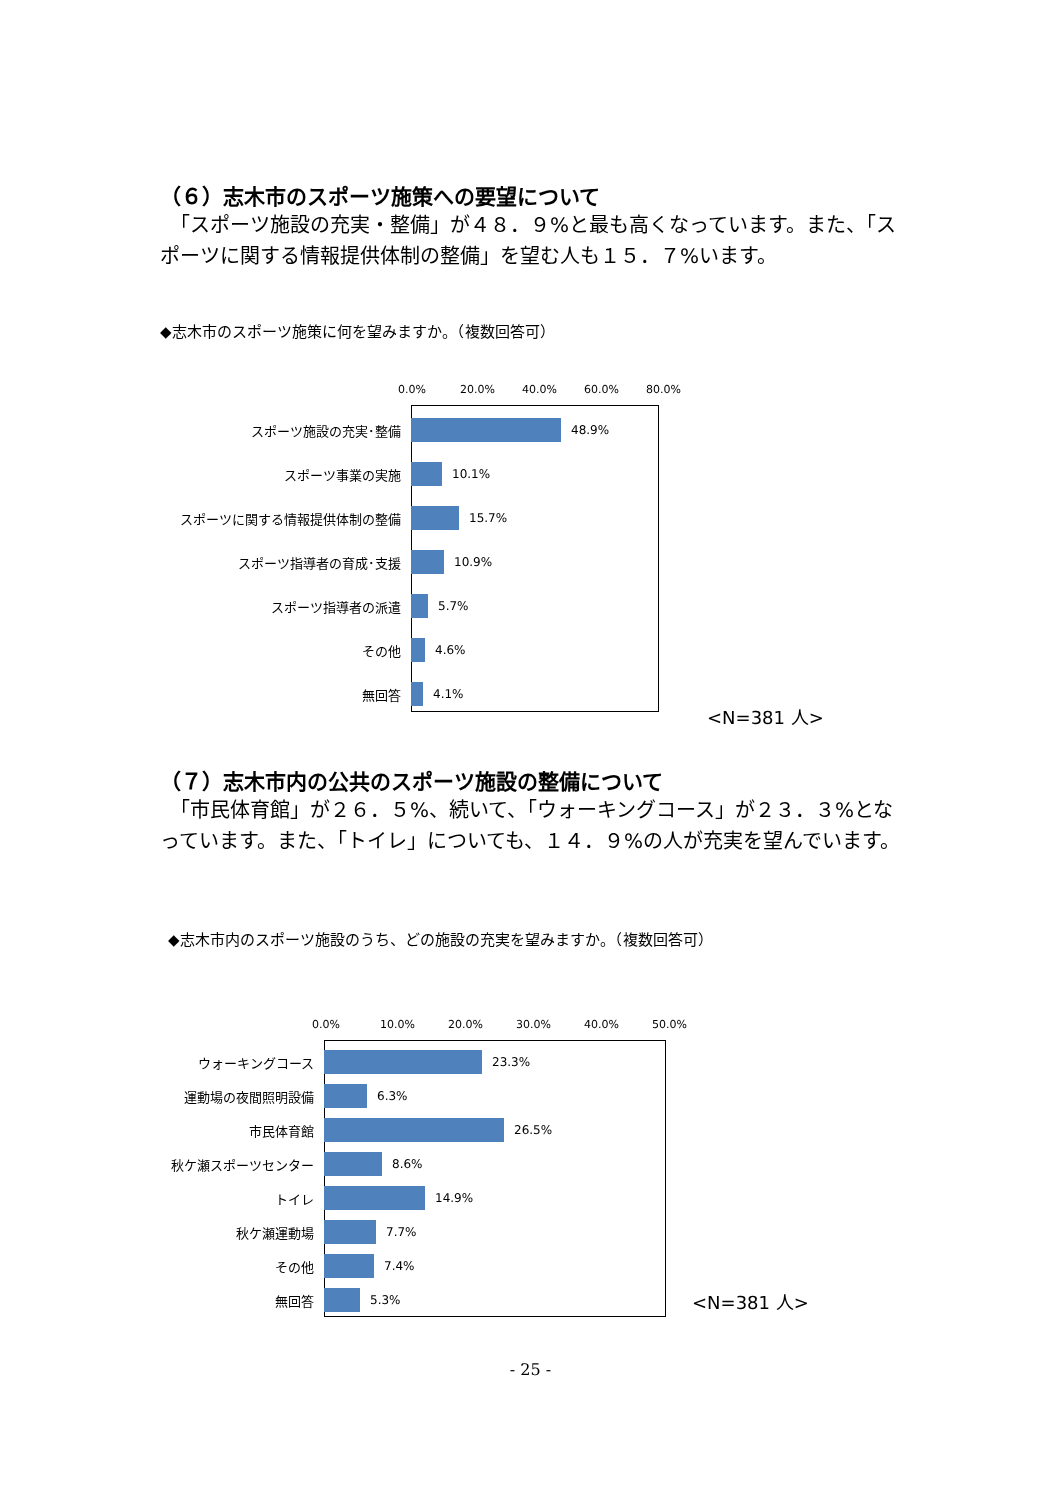（６）志木市のスポーツ施策への要望について
　「スポーツ施設の充実・整備」が４８．９%と最も高くなっています。また、「スポーツに関する情報提供体制の整備」を望む人も１５．７%います。
◆志木市のスポーツ施策に何を望みますか。（複数回答可）
0.0% 20.0% 40.0% 60.0% 80.0%
スポーツ施設の充実･整備 48.9%
スポーツ事業の実施 10.1%
スポーツに関する情報提供体制の整備 15.7%
スポーツ指導者の育成･支援 10.9%
スポーツ指導者の派遣 5.7%
その他 4.6%
無回答 4.1%
<N=381 人>
（７）志木市内の公共のスポーツ施設の整備について
　「市民体育館」が２６．５%、続いて、「ウォーキングコース」が２３．３%となっています。また、「トイレ」についても、１４．９%の人が充実を望んでいます。
◆志木市内のスポーツ施設のうち、どの施設の充実を望みますか。（複数回答可）
0.0% 10.0% 20.0% 30.0% 40.0% 50.0%
ウォーキングコース 23.3%
運動場の夜間照明設備 6.3%
市民体育館 26.5%
秋ケ瀬スポーツセンター 8.6%
トイレ 14.9%
秋ケ瀬運動場 7.7%
その他 7.4%
無回答 5.3%
<N=381 人>
- 25 -